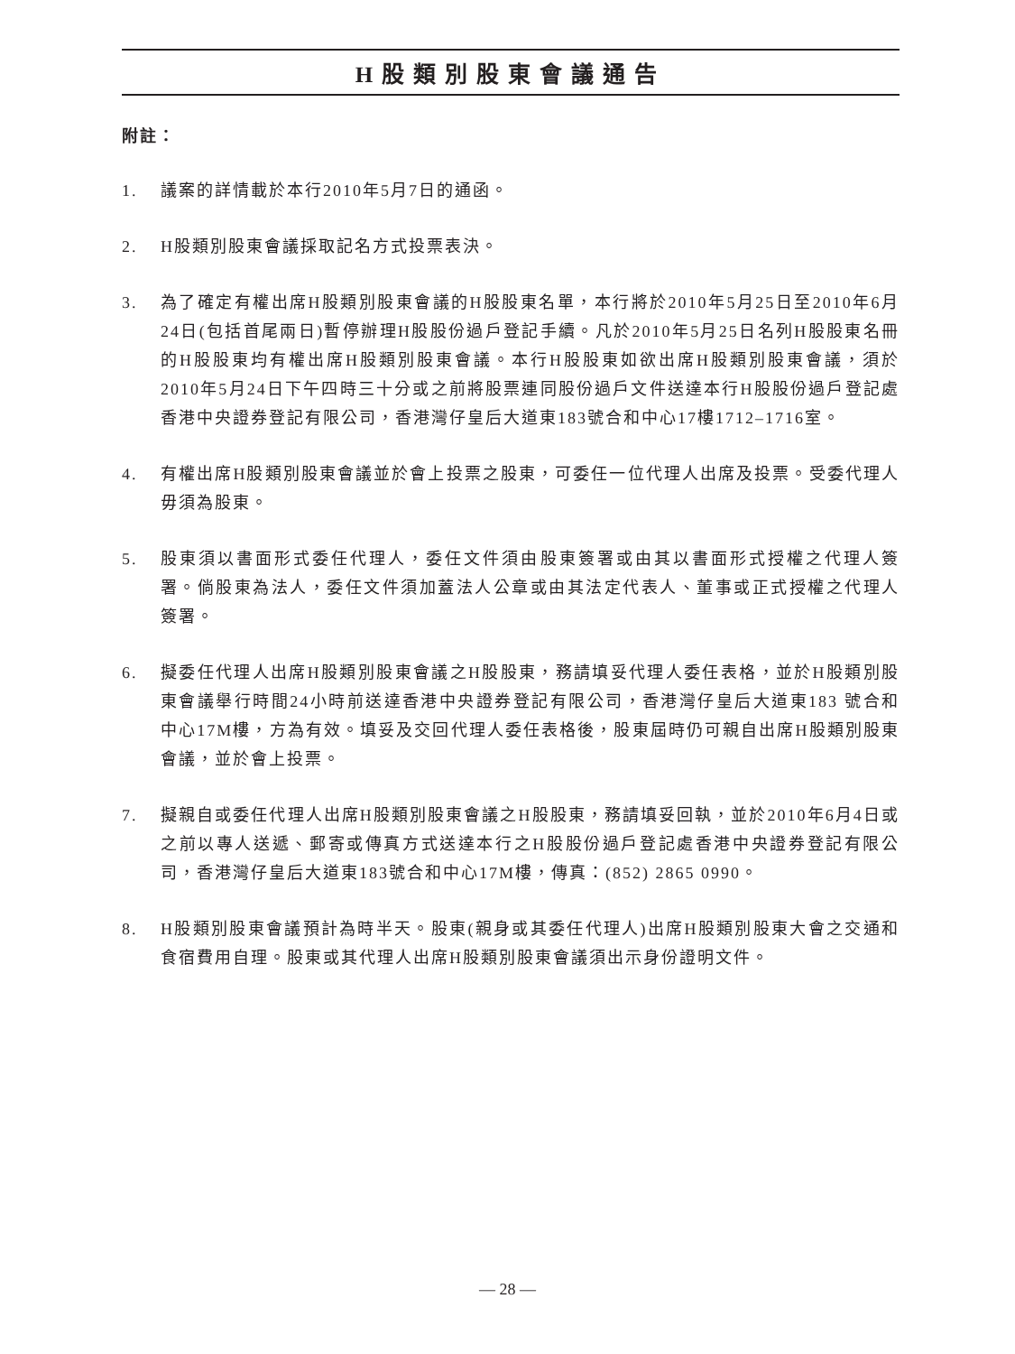H股類別股東會議通告
附註：
1. 議案的詳情載於本行2010年5月7日的通函。
2. H股類別股東會議採取記名方式投票表決。
3. 為了確定有權出席H股類別股東會議的H股股東名單，本行將於2010年5月25日至2010年6月24日(包括首尾兩日)暫停辦理H股股份過戶登記手續。凡於2010年5月25日名列H股股東名冊的H股股東均有權出席H股類別股東會議。本行H股股東如欲出席H股類別股東會議，須於2010年5月24日下午四時三十分或之前將股票連同股份過戶文件送達本行H股股份過戶登記處香港中央證券登記有限公司，香港灣仔皇后大道東183號合和中心17樓1712–1716室。
4. 有權出席H股類別股東會議並於會上投票之股東，可委任一位代理人出席及投票。受委代理人毋須為股東。
5. 股東須以書面形式委任代理人，委任文件須由股東簽署或由其以書面形式授權之代理人簽署。倘股東為法人，委任文件須加蓋法人公章或由其法定代表人、董事或正式授權之代理人簽署。
6. 擬委任代理人出席H股類別股東會議之H股股東，務請填妥代理人委任表格，並於H股類別股東會議舉行時間24小時前送達香港中央證券登記有限公司，香港灣仔皇后大道東183 號合和中心17M樓，方為有效。填妥及交回代理人委任表格後，股東屆時仍可親自出席H股類別股東會議，並於會上投票。
7. 擬親自或委任代理人出席H股類別股東會議之H股股東，務請填妥回執，並於2010年6月4日或之前以專人送遞、郵寄或傳真方式送達本行之H股股份過戶登記處香港中央證券登記有限公司，香港灣仔皇后大道東183號合和中心17M樓，傳真：(852) 2865 0990。
8. H股類別股東會議預計為時半天。股東(親身或其委任代理人)出席H股類別股東大會之交通和食宿費用自理。股東或其代理人出席H股類別股東會議須出示身份證明文件。
— 28 —